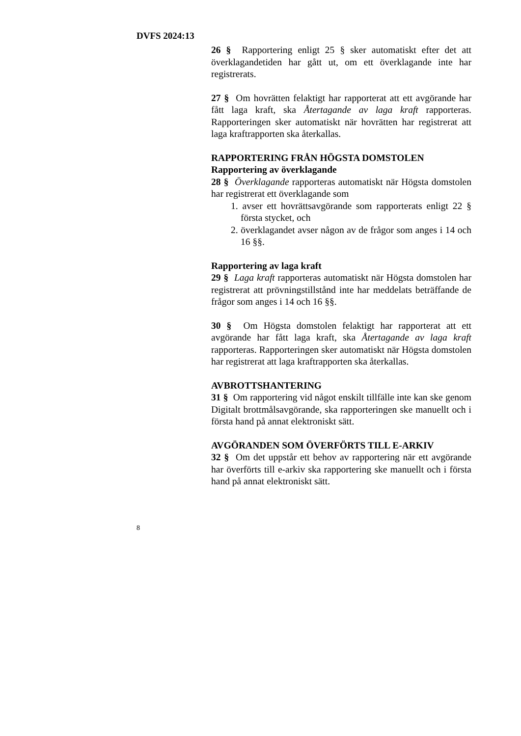DVFS 2024:13
26 § Rapportering enligt 25 § sker automatiskt efter det att överklagandetiden har gått ut, om ett överklagande inte har registrerats.
27 § Om hovrätten felaktigt har rapporterat att ett avgörande har fått laga kraft, ska Återtagande av laga kraft rapporteras. Rapporteringen sker automatiskt när hovrätten har registrerat att laga kraftrapporten ska återkallas.
RAPPORTERING FRÅN HÖGSTA DOMSTOLEN
Rapportering av överklagande
28 § Överklagande rapporteras automatiskt när Högsta domstolen har registrerat ett överklagande som
1. avser ett hovrättsavgörande som rapporterats enligt 22 § första stycket, och
2. överklagandet avser någon av de frågor som anges i 14 och 16 §§.
Rapportering av laga kraft
29 § Laga kraft rapporteras automatiskt när Högsta domstolen har registrerat att prövningstillstånd inte har meddelats beträffande de frågor som anges i 14 och 16 §§.
30 § Om Högsta domstolen felaktigt har rapporterat att ett avgörande har fått laga kraft, ska Återtagande av laga kraft rapporteras. Rapporteringen sker automatiskt när Högsta domstolen har registrerat att laga kraftrapporten ska återkallas.
AVBROTTSHANTERING
31 § Om rapportering vid något enskilt tillfälle inte kan ske genom Digitalt brottmålsavgörande, ska rapporteringen ske manuellt och i första hand på annat elektroniskt sätt.
AVGÖRANDEN SOM ÖVERFÖRTS TILL E-ARKIV
32 § Om det uppstår ett behov av rapportering när ett avgörande har överförts till e-arkiv ska rapportering ske manuellt och i första hand på annat elektroniskt sätt.
8